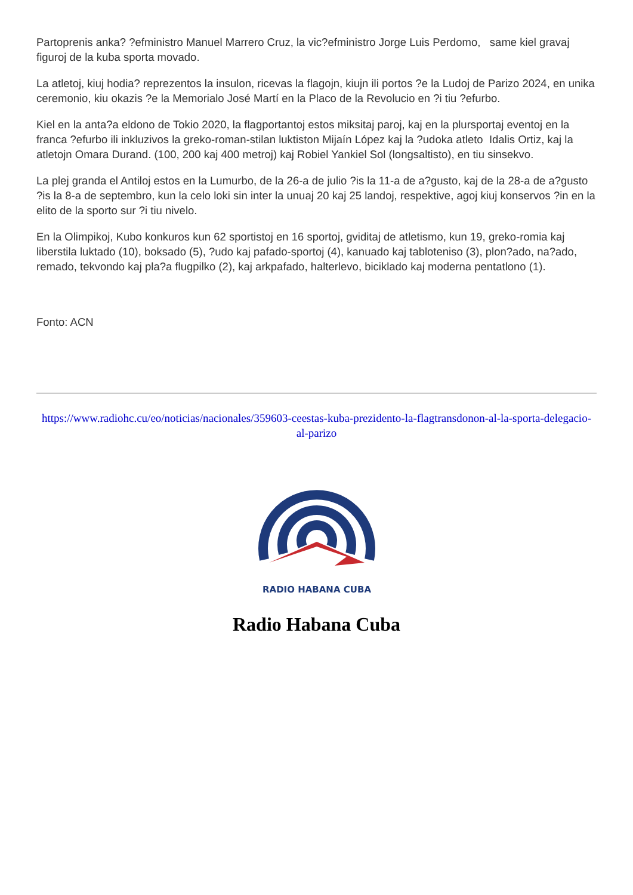Partoprenis anka? ?efministro Manuel Marrero Cruz, la vic?efministro Jorge Luis Perdomo, same kiel gravaj figuroj de la kuba sporta movado.
La atletoj, kiuj hodia? reprezentos la insulon, ricevas la flagojn, kiujn ili portos ?e la Ludoj de Parizo 2024, en unika ceremonio, kiu okazis ?e la Memorialo José Martí en la Placo de la Revolucio en ?i tiu ?efurbo.
Kiel en la anta?a eldono de Tokio 2020, la flagportantoj estos miksitaj paroj, kaj en la plursportaj eventoj en la franca ?efurbo ili inkluzivos la greko-roman-stilan luktiston Mijaín López kaj la ?udoka atleto Idalis Ortiz, kaj la atletojn Omara Durand. (100, 200 kaj 400 metroj) kaj Robiel Yankiel Sol (longsaltisto), en tiu sinsekvo.
La plej granda el Antiloj estos en la Lumurbo, de la 26-a de julio ?is la 11-a de a?gusto, kaj de la 28-a de a?gusto ?is la 8-a de septembro, kun la celo loki sin inter la unuaj 20 kaj 25 landoj, respektive, agoj kiuj konservos ?in en la elito de la sporto sur ?i tiu nivelo.
En la Olimpikoj, Kubo konkuros kun 62 sportistoj en 16 sportoj, gviditaj de atletismo, kun 19, greko-romia kaj liberstila luktado (10), boksado (5), ?udo kaj pafado-sportoj (4), kanuado kaj tabloteniso (3), plon?ado, na?ado, remado, tekvondo kaj pla?a flugpilko (2), kaj arkpafado, halterlevo, biciklado kaj moderna pentatlono (1).
Fonto: ACN
https://www.radiohc.cu/eo/noticias/nacionales/359603-ceestas-kuba-prezidento-la-flagtransdonon-al-la-sporta-delegacio-al-parizo
RADIO HABANA CUBA
Radio Habana Cuba